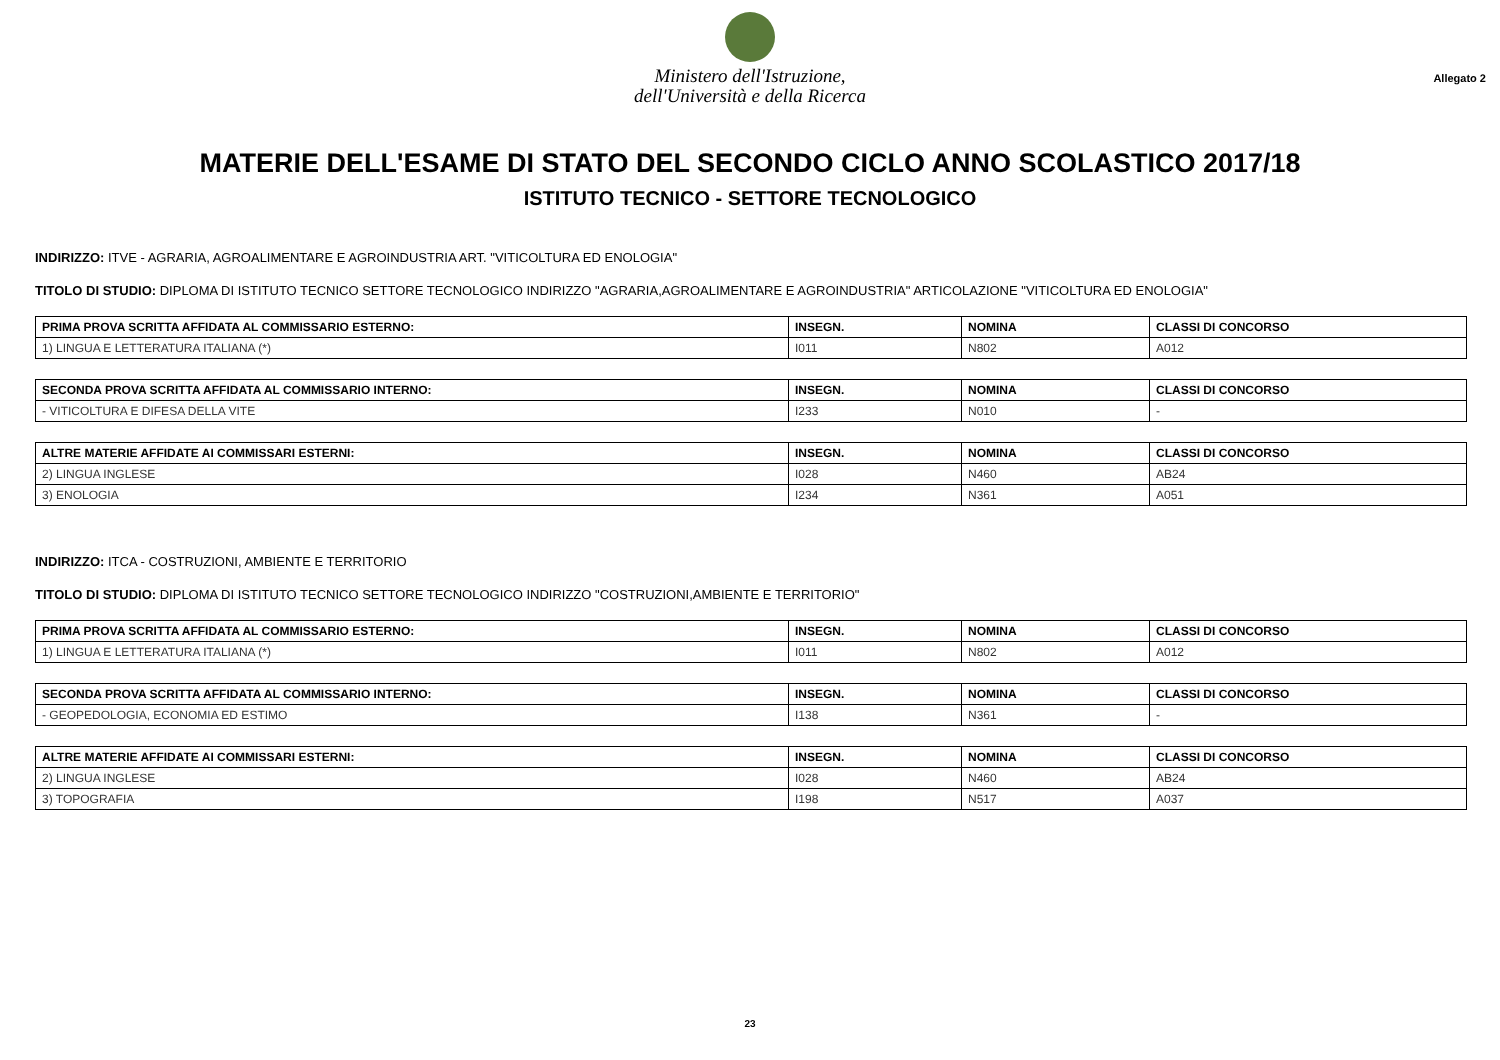Ministero dell'Istruzione,
dell'Università e della Ricerca
Allegato 2
MATERIE DELL'ESAME DI STATO DEL SECONDO CICLO ANNO SCOLASTICO 2017/18
ISTITUTO TECNICO - SETTORE TECNOLOGICO
INDIRIZZO: ITVE - AGRARIA, AGROALIMENTARE E AGROINDUSTRIA ART. "VITICOLTURA ED ENOLOGIA"
TITOLO DI STUDIO: DIPLOMA DI ISTITUTO TECNICO SETTORE TECNOLOGICO INDIRIZZO "AGRARIA,AGROALIMENTARE E AGROINDUSTRIA" ARTICOLAZIONE "VITICOLTURA ED ENOLOGIA"
| PRIMA PROVA SCRITTA AFFIDATA AL COMMISSARIO ESTERNO: | INSEGN. | NOMINA | CLASSI DI CONCORSO |
| --- | --- | --- | --- |
| 1) LINGUA E LETTERATURA ITALIANA (*) | I011 | N802 | A012 |
| SECONDA PROVA SCRITTA AFFIDATA AL COMMISSARIO INTERNO: | INSEGN. | NOMINA | CLASSI DI CONCORSO |
| --- | --- | --- | --- |
| - VITICOLTURA E DIFESA DELLA VITE | I233 | N010 | - |
| ALTRE MATERIE AFFIDATE AI COMMISSARI ESTERNI: | INSEGN. | NOMINA | CLASSI DI CONCORSO |
| --- | --- | --- | --- |
| 2) LINGUA INGLESE | I028 | N460 | AB24 |
| 3) ENOLOGIA | I234 | N361 | A051 |
INDIRIZZO: ITCA - COSTRUZIONI, AMBIENTE E TERRITORIO
TITOLO DI STUDIO: DIPLOMA DI ISTITUTO TECNICO SETTORE TECNOLOGICO INDIRIZZO "COSTRUZIONI,AMBIENTE E TERRITORIO"
| PRIMA PROVA SCRITTA AFFIDATA AL COMMISSARIO ESTERNO: | INSEGN. | NOMINA | CLASSI DI CONCORSO |
| --- | --- | --- | --- |
| 1) LINGUA E LETTERATURA ITALIANA (*) | I011 | N802 | A012 |
| SECONDA PROVA SCRITTA AFFIDATA AL COMMISSARIO INTERNO: | INSEGN. | NOMINA | CLASSI DI CONCORSO |
| --- | --- | --- | --- |
| - GEOPEDOLOGIA, ECONOMIA ED ESTIMO | I138 | N361 | - |
| ALTRE MATERIE AFFIDATE AI COMMISSARI ESTERNI: | INSEGN. | NOMINA | CLASSI DI CONCORSO |
| --- | --- | --- | --- |
| 2) LINGUA INGLESE | I028 | N460 | AB24 |
| 3) TOPOGRAFIA | I198 | N517 | A037 |
23